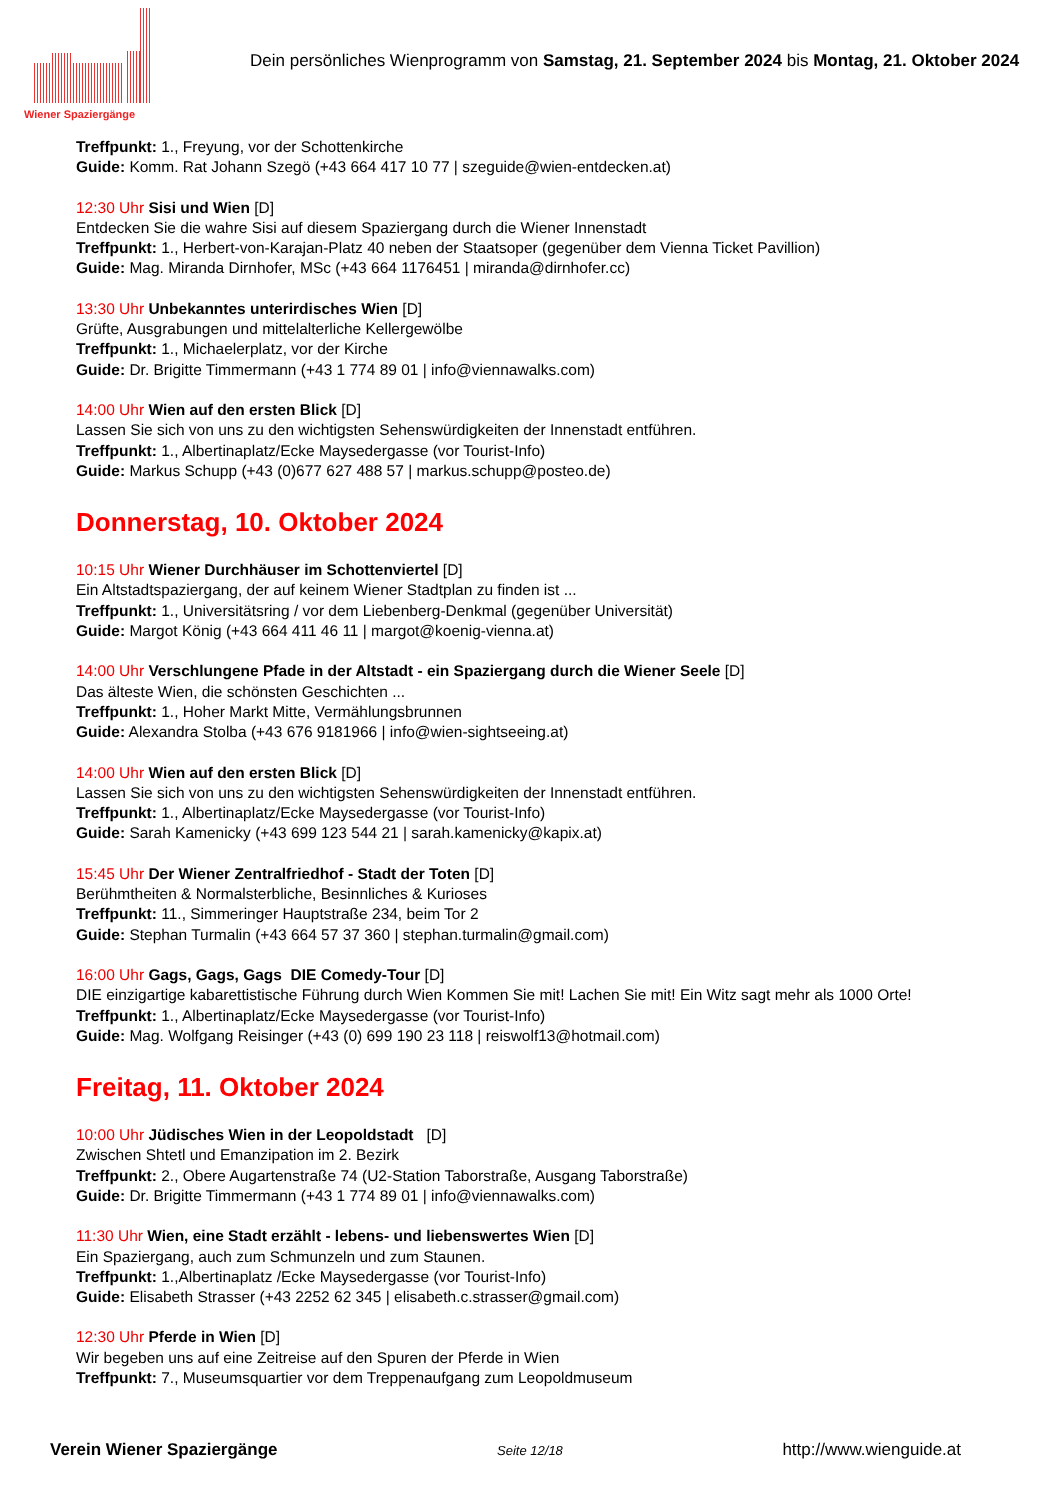Wiener Spaziergänge
Dein persönliches Wienprogramm von Samstag, 21. September 2024 bis Montag, 21. Oktober 2024
Treffpunkt: 1., Freyung, vor der Schottenkirche
Guide: Komm. Rat Johann Szegö (+43 664 417 10 77 | szeguide@wien-entdecken.at)
12:30 Uhr Sisi und Wien [D]
Entdecken Sie die wahre Sisi auf diesem Spaziergang durch die Wiener Innenstadt
Treffpunkt: 1., Herbert-von-Karajan-Platz 40 neben der Staatsoper (gegenüber dem Vienna Ticket Pavillion)
Guide: Mag. Miranda Dirnhofer, MSc (+43 664 1176451 | miranda@dirnhofer.cc)
13:30 Uhr Unbekanntes unterirdisches Wien [D]
Grüfte, Ausgrabungen und mittelalterliche Kellergewölbe
Treffpunkt: 1., Michaelerplatz, vor der Kirche
Guide: Dr. Brigitte Timmermann (+43 1 774 89 01 | info@viennawalks.com)
14:00 Uhr Wien auf den ersten Blick [D]
Lassen Sie sich von uns zu den wichtigsten Sehenswürdigkeiten der Innenstadt entführen.
Treffpunkt: 1., Albertinaplatz/Ecke Maysedergasse (vor Tourist-Info)
Guide: Markus Schupp (+43 (0)677 627 488 57 | markus.schupp@posteo.de)
Donnerstag, 10. Oktober 2024
10:15 Uhr Wiener Durchhäuser im Schottenviertel [D]
Ein Altstadtspaziergang, der auf keinem Wiener Stadtplan zu finden ist ...
Treffpunkt: 1., Universitätsring / vor dem Liebenberg-Denkmal (gegenüber Universität)
Guide: Margot König (+43 664 411 46 11 | margot@koenig-vienna.at)
14:00 Uhr Verschlungene Pfade in der Altstadt - ein Spaziergang durch die Wiener Seele [D]
Das älteste Wien, die schönsten Geschichten ...
Treffpunkt: 1., Hoher Markt Mitte, Vermählungsbrunnen
Guide: Alexandra Stolba (+43 676 9181966 | info@wien-sightseeing.at)
14:00 Uhr Wien auf den ersten Blick [D]
Lassen Sie sich von uns zu den wichtigsten Sehenswürdigkeiten der Innenstadt entführen.
Treffpunkt: 1., Albertinaplatz/Ecke Maysedergasse (vor Tourist-Info)
Guide: Sarah Kamenicky (+43 699 123 544 21 | sarah.kamenicky@kapix.at)
15:45 Uhr Der Wiener Zentralfriedhof - Stadt der Toten [D]
Berühmtheiten & Normalsterbliche, Besinnliches & Kurioses
Treffpunkt: 11., Simmeringer Hauptstraße 234, beim Tor 2
Guide: Stephan Turmalin (+43 664 57 37 360 | stephan.turmalin@gmail.com)
16:00 Uhr Gags, Gags, Gags DIE Comedy-Tour [D]
DIE einzigartige kabarettistische Führung durch Wien Kommen Sie mit! Lachen Sie mit! Ein Witz sagt mehr als 1000 Orte!
Treffpunkt: 1., Albertinaplatz/Ecke Maysedergasse (vor Tourist-Info)
Guide: Mag. Wolfgang Reisinger (+43 (0) 699 190 23 118 | reiswolf13@hotmail.com)
Freitag, 11. Oktober 2024
10:00 Uhr Jüdisches Wien in der Leopoldstadt [D]
Zwischen Shtetl und Emanzipation im 2. Bezirk
Treffpunkt: 2., Obere Augartenstraße 74 (U2-Station Taborstraße, Ausgang Taborstraße)
Guide: Dr. Brigitte Timmermann (+43 1 774 89 01 | info@viennawalks.com)
11:30 Uhr Wien, eine Stadt erzählt - lebens- und liebenswertes Wien [D]
Ein Spaziergang, auch zum Schmunzeln und zum Staunen.
Treffpunkt: 1.,Albertinaplatz /Ecke Maysedergasse (vor Tourist-Info)
Guide: Elisabeth Strasser (+43 2252 62 345 | elisabeth.c.strasser@gmail.com)
12:30 Uhr Pferde in Wien [D]
Wir begeben uns auf eine Zeitreise auf den Spuren der Pferde in Wien
Treffpunkt: 7., Museumsquartier vor dem Treppenaufgang zum Leopoldmuseum
Verein Wiener Spaziergänge Seite 12/18 http://www.wienguide.at